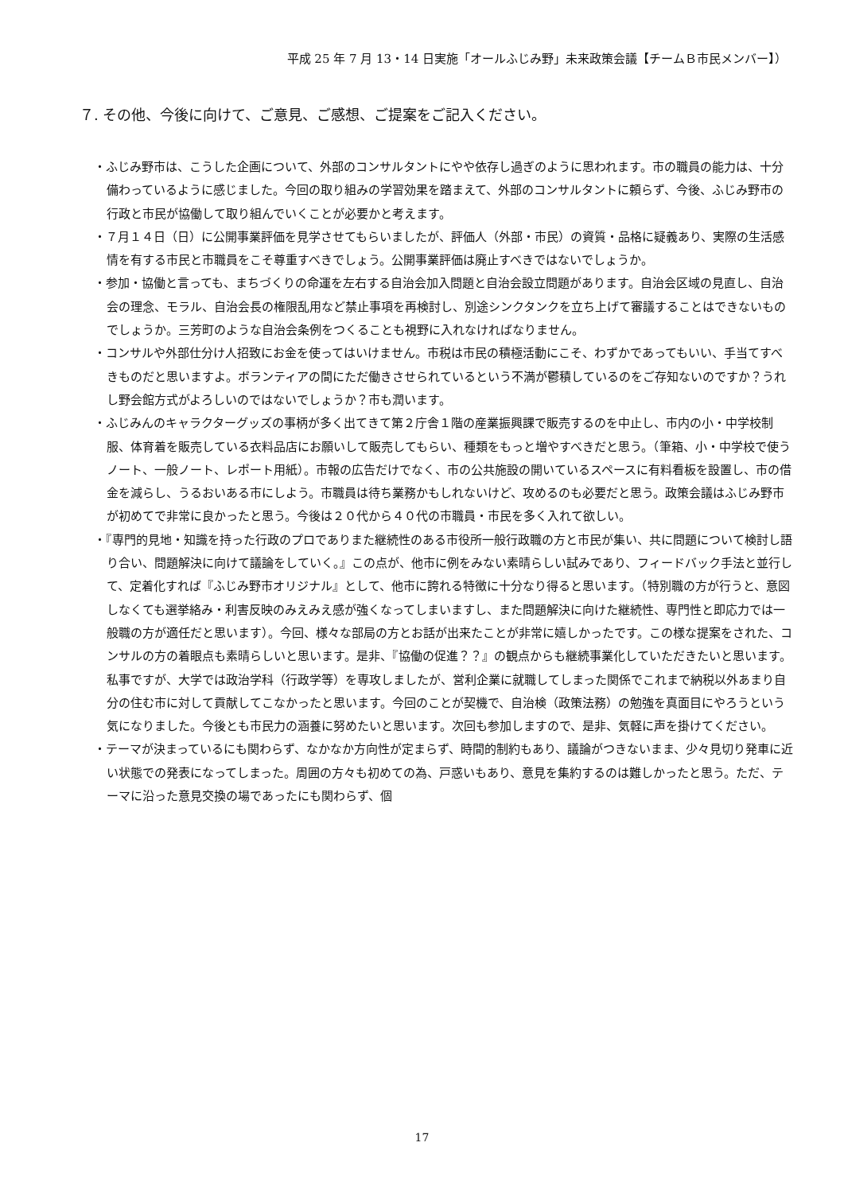平成 25 年 7 月 13・14 日実施「オールふじみ野」未来政策会議【チームＢ市民メンバー】）
７. その他、今後に向けて、ご意見、ご感想、ご提案をご記入ください。
・ふじみ野市は、こうした企画について、外部のコンサルタントにやや依存し過ぎのように思われます。市の職員の能力は、十分備わっているように感じました。今回の取り組みの学習効果を踏まえて、外部のコンサルタントに頼らず、今後、ふじみ野市の行政と市民が協働して取り組んでいくことが必要かと考えます。
・７月１４日（日）に公開事業評価を見学させてもらいましたが、評価人（外部・市民）の資質・品格に疑義あり、実際の生活感情を有する市民と市職員をこそ尊重すべきでしょう。公開事業評価は廃止すべきではないでしょうか。
・参加・協働と言っても、まちづくりの命運を左右する自治会加入問題と自治会設立問題があります。自治会区域の見直し、自治会の理念、モラル、自治会長の権限乱用など禁止事項を再検討し、別途シンクタンクを立ち上げて審議することはできないものでしょうか。三芳町のような自治会条例をつくることも視野に入れなければなりません。
・コンサルや外部仕分け人招致にお金を使ってはいけません。市税は市民の積極活動にこそ、わずかであってもいい、手当てすべきものだと思いますよ。ボランティアの間にただ働きさせられているという不満が鬱積しているのをご存知ないのですか？うれし野会館方式がよろしいのではないでしょうか？市も潤います。
・ふじみんのキャラクターグッズの事柄が多く出てきて第２庁舎１階の産業振興課で販売するのを中止し、市内の小・中学校制服、体育着を販売している衣料品店にお願いして販売してもらい、種類をもっと増やすべきだと思う。（筆箱、小・中学校で使うノート、一般ノート、レポート用紙）。市報の広告だけでなく、市の公共施設の開いているスペースに有料看板を設置し、市の借金を減らし、うるおいある市にしよう。市職員は待ち業務かもしれないけど、攻めるのも必要だと思う。政策会議はふじみ野市が初めてで非常に良かったと思う。今後は２０代から４０代の市職員・市民を多く入れて欲しい。
・『専門的見地・知識を持った行政のプロでありまた継続性のある市役所一般行政職の方と市民が集い、共に問題について検討し語り合い、問題解決に向けて議論をしていく。』この点が、他市に例をみない素晴らしい試みであり、フィードバック手法と並行して、定着化すれば『ふじみ野市オリジナル』として、他市に誇れる特徴に十分なり得ると思います。（特別職の方が行うと、意図しなくても選挙絡み・利害反映のみえみえ感が強くなってしまいますし、また問題解決に向けた継続性、専門性と即応力では一般職の方が適任だと思います）。今回、様々な部局の方とお話が出来たことが非常に嬉しかったです。この様な提案をされた、コンサルの方の着眼点も素晴らしいと思います。是非、『協働の促進？？』の観点からも継続事業化していただきたいと思います。
私事ですが、大学では政治学科（行政学等）を専攻しましたが、営利企業に就職してしまった関係でこれまで納税以外あまり自分の住む市に対して貢献してこなかったと思います。今回のことが契機で、自治検（政策法務）の勉強を真面目にやろうという気になりました。今後とも市民力の涵養に努めたいと思います。次回も参加しますので、是非、気軽に声を掛けてください。
・テーマが決まっているにも関わらず、なかなか方向性が定まらず、時間的制約もあり、議論がつきないまま、少々見切り発車に近い状態での発表になってしまった。周囲の方々も初めての為、戸惑いもあり、意見を集約するのは難しかったと思う。ただ、テーマに沿った意見交換の場であったにも関わらず、個
17